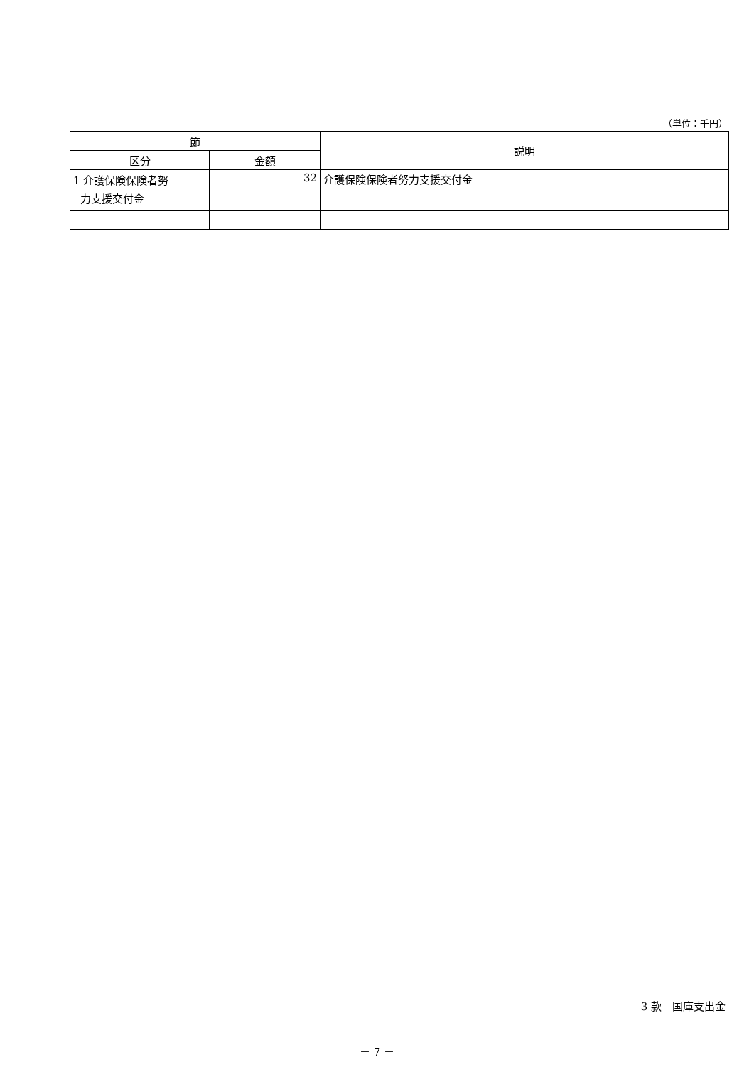（単位：千円）
| 節 | | 説明 |
| --- | --- | --- |
| 区分 | 金額 | |
| 1 介護保険保険者努 力支援交付金 | 32 | 介護保険保険者努力支援交付金 |
3 款　国庫支出金
－ 7 －